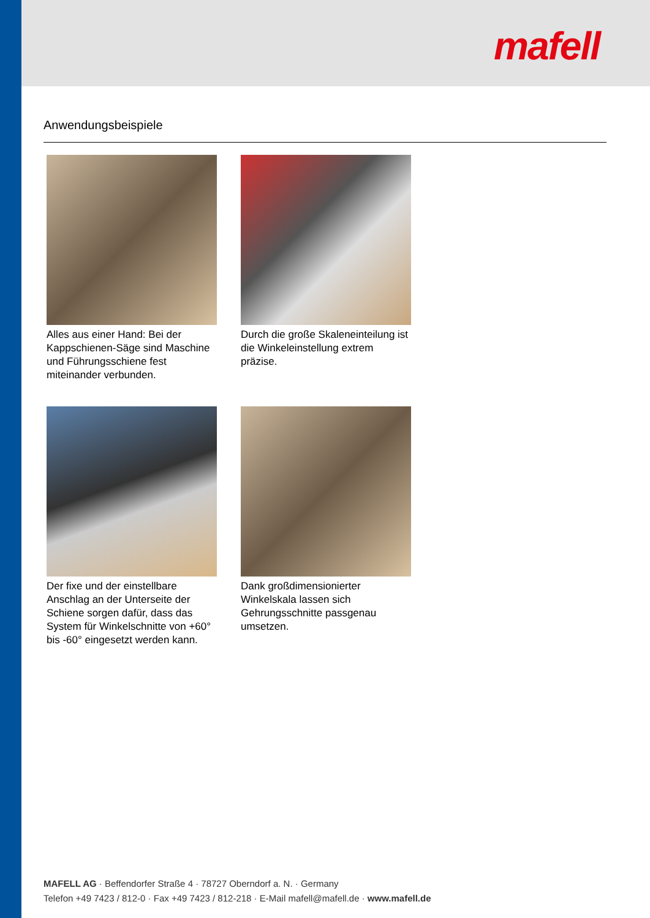mafell
Anwendungsbeispiele
Alles aus einer Hand: Bei der Kappschienen-Säge sind Maschine und Führungsschiene fest miteinander verbunden.
Durch die große Skaleneinteilung ist die Winkeleinstellung extrem präzise.
Der fixe und der einstellbare Anschlag an der Unterseite der Schiene sorgen dafür, dass das System für Winkelschnitte von +60° bis -60° eingesetzt werden kann.
Dank großdimensionierter Winkelskala lassen sich Gehrungsschnitte passgenau umsetzen.
MAFELL AG · Beffendorfer Straße 4 · 78727 Oberndorf a. N. · Germany
Telefon +49 7423 / 812-0 · Fax +49 7423 / 812-218 · E-Mail mafell@mafell.de · www.mafell.de